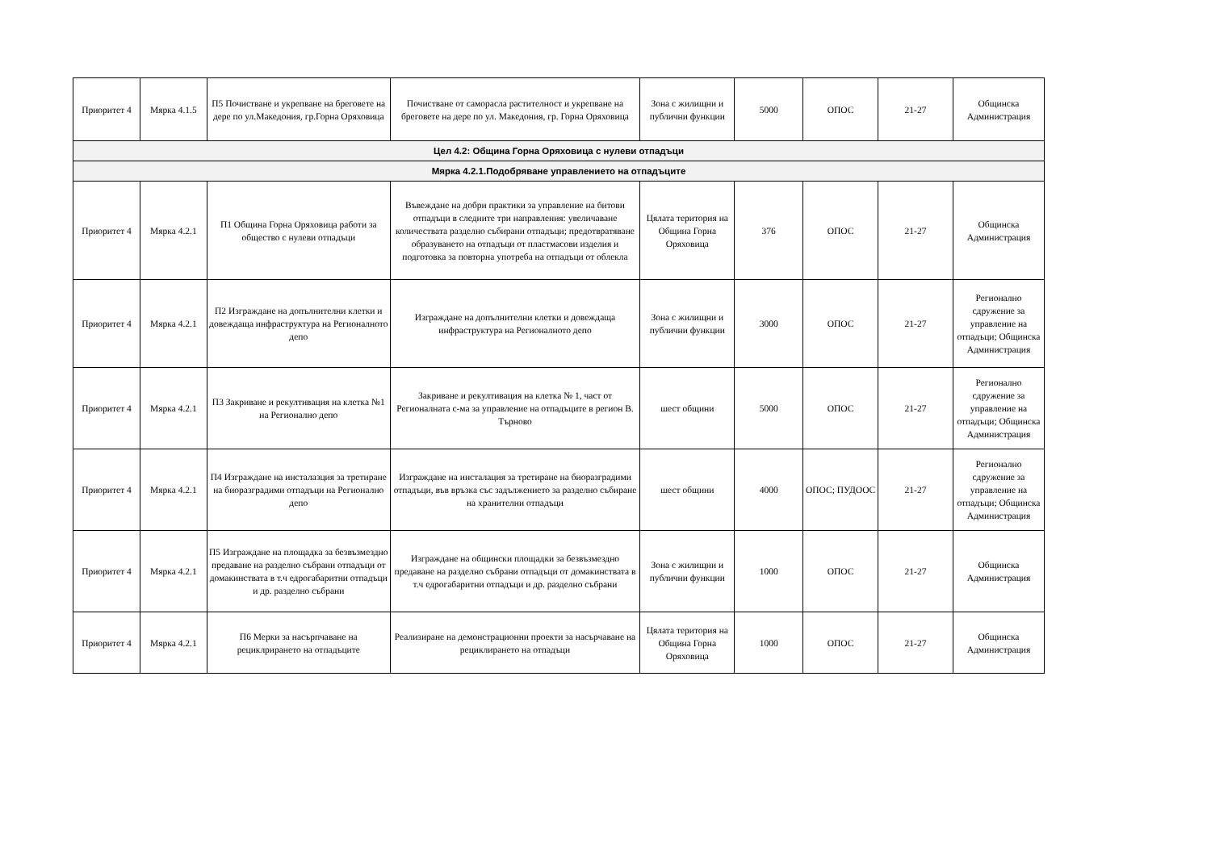| Приоритет 4 | Мярка 4.1.5 | П5 Почистване и укрепване на бреговете на дере по ул.Македония, гр.Горна Оряховица | Почистване от саморасла растителност и укрепване на бреговете на дере по ул. Македония, гр. Горна Оряховица | Зона с жилищни и публични функции | 5000 | ОПОС | 21-27 | Общинска Администрация |
| Цел 4.2: Община Горна Оряховица с нулеви отпадъци | | | | | | | | |
| Мярка 4.2.1.Подобряване управлението на отпадъците | | | | | | | | |
| Приоритет 4 | Мярка 4.2.1 | П1 Община Горна Оряховица работи за общество с нулеви отпадъци | Въвеждане на добри практики за управление на битови отпадъци в следните три направления: увеличаване количествата разделно събирани отпадъци; предотвратяване образуването на отпадъци от пластмасови изделия и подготовка за повторна употреба на отпадъци от облекла | Цялата територия на Община Горна Оряховица | 376 | ОПОС | 21-27 | Общинска Администрация |
| Приоритет 4 | Мярка 4.2.1 | П2 Изграждане на допълнителни клетки и довеждаща инфраструктура на Регионалното депо | Изграждане на допълнителни клетки и довеждаща инфраструктура на Регионалното депо | Зона с жилищни и публични функции | 3000 | ОПОС | 21-27 | Регионално сдружение за управление на отпадъци; Общинска Администрация |
| Приоритет 4 | Мярка 4.2.1 | П3 Закриване и рекултивация на клетка №1 на Регионално депо | Закриване и рекултивация на клетка № 1, част от Регионалната с-ма за управление на отпадъците в регион В. Търново | шест общини | 5000 | ОПОС | 21-27 | Регионално сдружение за управление на отпадъци; Общинска Администрация |
| Приоритет 4 | Мярка 4.2.1 | П4 Изграждане на инсталазция за третиране на биоразградими отпадъци на Регионално депо | Изграждане на инсталация за третиране на биоразградими отпадъци, във връзка със задължението за разделно събиране на хранителни отпадъци | шест общини | 4000 | ОПОС; ПУДООС | 21-27 | Регионално сдружение за управление на отпадъци; Общинска Администрация |
| Приоритет 4 | Мярка 4.2.1 | П5 Изграждане на площадка за безвъзмездно предаване на разделно събрани отпадъци от домакинствата в т.ч едрогабаритни отпадъци и др. разделно събрани | Изграждане на общински площадки за безвъзмездно предаване на разделно събрани отпадъци от домакинствата в т.ч едрогабаритни отпадъци и др. разделно събрани | Зона с жилищни и публични функции | 1000 | ОПОС | 21-27 | Общинска Администрация |
| Приоритет 4 | Мярка 4.2.1 | П6 Мерки за насърпчаване на рециклрирането на отпадъците | Реализиране на демонстрационни проекти за насърчаване на рециклирането на отпадъци | Цялата територия на Община Горна Оряховица | 1000 | ОПОС | 21-27 | Общинска Администрация |